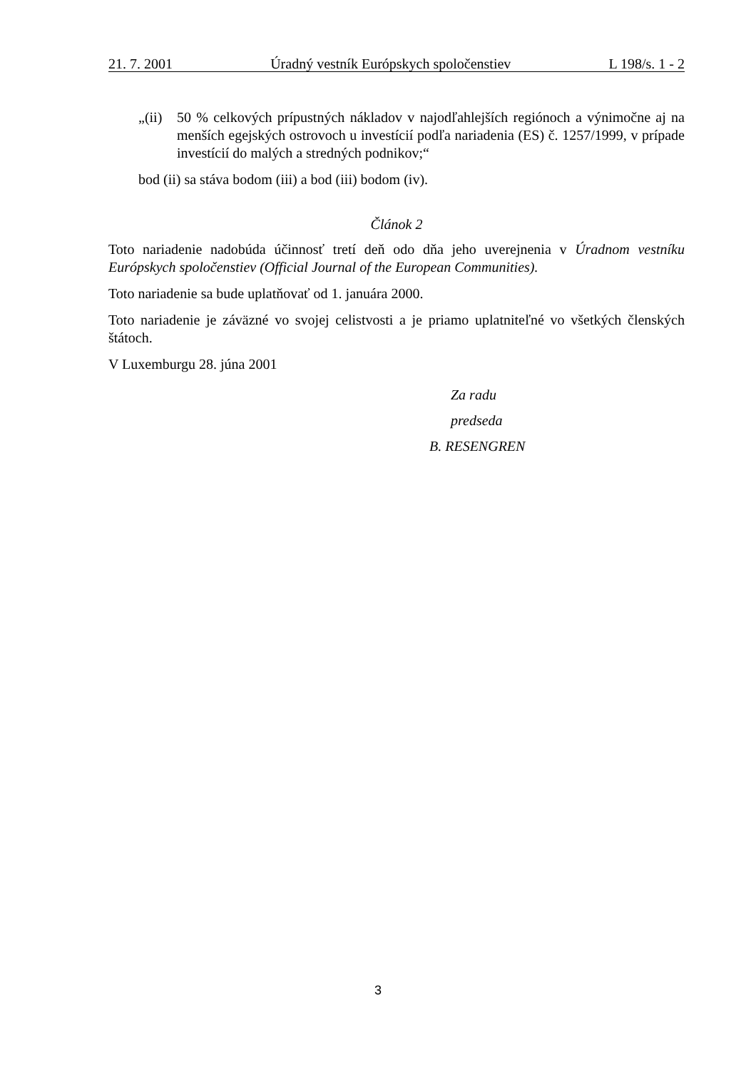21. 7. 2001 Úradný vestník Európskych spoločenstiev L 198/s. 1 - 2
„(ii) 50 % celkových prípustných nákladov v najodľahlejších regiónoch a výnimočne aj na menších egejských ostrovoch u investícií podľa nariadenia (ES) č. 1257/1999, v prípade investícií do malých a stredných podnikov;“
bod (ii) sa stáva bodom (iii) a bod (iii) bodom (iv).
Článok 2
Toto nariadenie nadobúda účinnosť tretí deň odo dňa jeho uverejnenia v Úradnom vestníku Európskych spoločenstiev (Official Journal of the European Communities).
Toto nariadenie sa bude uplatňovať od 1. januára 2000.
Toto nariadenie je záväzné vo svojej celistvosti a je priamo uplatniteľné vo všetkých členských štátoch.
V Luxemburgu 28. júna 2001
Za radu
predseda
B. RESENGREN
3